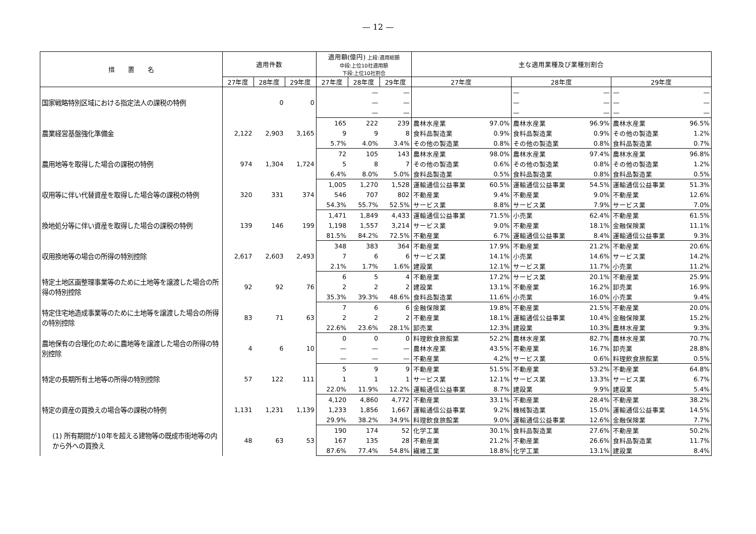— 12 —
| 措 置 名 | 適用件数 | | | 適用額(億円) 上段:適用総額 中段:上位10社適用額 下段:上位10社割合 | | | 主な適用業種及び業種別割合 | | | | | |
| --- | --- | --- | --- | --- | --- | --- | --- | --- | --- | --- | --- | --- |
| | 27年度 | 28年度 | 29年度 | 27年度 | 28年度 | 29年度 | 27年度 | | 28年度 | | 29年度 | |
| 国家戦略特別区域における指定法人の課税の特例 | | 0 | 0 | | — | — | | | — | — | — | — |
| | | | | | — | — | | | — | — | — | — |
| | | | | | — | — | | | — | — | — | — |
| 農業経営基盤強化準備金 | 2,122 | 2,903 | 3,165 | 165 | 222 | 239 | 農林水産業 | 97.0% | 農林水産業 | 96.9% | 農林水産業 | 96.5% |
| | | | | 9 | 9 | 8 | 食料品製造業 | 0.9% | 食料品製造業 | 0.9% | その他の製造業 | 1.2% |
| | | | | 5.7% | 4.0% | 3.4% | その他の製造業 | 0.8% | その他の製造業 | 0.8% | 食料品製造業 | 0.7% |
| 農用地等を取得した場合の課税の特例 | 974 | 1,304 | 1,724 | 72 | 105 | 143 | 農林水産業 | 98.0% | 農林水産業 | 97.4% | 農林水産業 | 96.8% |
| | | | | 5 | 8 | 7 | その他の製造業 | 0.6% | その他の製造業 | 0.8% | その他の製造業 | 1.2% |
| | | | | 6.4% | 8.0% | 5.0% | 食料品製造業 | 0.5% | 食料品製造業 | 0.8% | 食料品製造業 | 0.5% |
| 収用等に伴い代替資産を取得した場合等の課税の特例 | 320 | 331 | 374 | 1,005 | 1,270 | 1,528 | 運輸通信公益事業 | 60.5% | 運輸通信公益事業 | 54.5% | 運輸通信公益事業 | 51.3% |
| | | | | 546 | 707 | 802 | 不動産業 | 9.4% | 不動産業 | 9.0% | 不動産業 | 12.6% |
| | | | | 54.3% | 55.7% | 52.5% | サービス業 | 8.8% | サービス業 | 7.9% | サービス業 | 7.0% |
| 換地処分等に伴い資産を取得した場合の課税の特例 | 139 | 146 | 199 | 1,471 | 1,849 | 4,433 | 運輸通信公益事業 | 71.5% | 小売業 | 62.4% | 不動産業 | 61.5% |
| | | | | 1,198 | 1,557 | 3,214 | サービス業 | 9.0% | 不動産業 | 18.1% | 金融保険業 | 11.1% |
| | | | | 81.5% | 84.2% | 72.5% | 不動産業 | 6.7% | 運輸通信公益事業 | 8.4% | 運輸通信公益事業 | 9.3% |
| 収用換地等の場合の所得の特別控除 | 2,617 | 2,603 | 2,493 | 348 | 383 | 364 | 不動産業 | 17.9% | 不動産業 | 21.2% | 不動産業 | 20.6% |
| | | | | 7 | 6 | 6 | サービス業 | 14.1% | 小売業 | 14.6% | サービス業 | 14.2% |
| | | | | 2.1% | 1.7% | 1.6% | 建設業 | 12.1% | サービス業 | 11.7% | 小売業 | 11.2% |
| 特定土地区画整理事業等のために土地等を譲渡した場合の所得の特別控除 | 92 | 92 | 76 | 6 | 5 | 4 | 不動産業 | 17.2% | サービス業 | 20.1% | 不動産業 | 25.9% |
| | | | | 2 | 2 | 2 | 建設業 | 13.1% | 不動産業 | 16.2% | 卸売業 | 16.9% |
| | | | | 35.3% | 39.3% | 48.6% | 食料品製造業 | 11.6% | 小売業 | 16.0% | 小売業 | 9.4% |
| 特定住宅地造成事業等のために土地等を譲渡した場合の所得の特別控除 | 83 | 71 | 63 | 7 | 6 | 6 | 金融保険業 | 19.8% | 不動産業 | 21.5% | 不動産業 | 20.0% |
| | | | | 2 | 2 | 2 | 不動産業 | 18.1% | 運輸通信公益事業 | 10.4% | 金融保険業 | 15.2% |
| | | | | 22.6% | 23.6% | 28.1% | 卸売業 | 12.3% | 建設業 | 10.3% | 農林水産業 | 9.3% |
| 農地保有の合理化のために農地等を譲渡した場合の所得の特別控除 | 4 | 6 | 10 | 0 | 0 | 0 | 料理飲食旅館業 | 52.2% | 農林水産業 | 82.7% | 農林水産業 | 70.7% |
| | | | | — | — | — | 農林水産業 | 43.5% | 不動産業 | 16.7% | 卸売業 | 28.8% |
| | | | | — | — | — | 不動産業 | 4.2% | サービス業 | 0.6% | 料理飲食旅館業 | 0.5% |
| 特定の長期所有土地等の所得の特別控除 | 57 | 122 | 111 | 5 | 9 | 9 | 不動産業 | 51.5% | 不動産業 | 53.2% | 不動産業 | 64.8% |
| | | | | 1 | 1 | 1 | サービス業 | 12.1% | サービス業 | 13.3% | サービス業 | 6.7% |
| | | | | 22.0% | 11.9% | 12.2% | 運輸通信公益事業 | 8.7% | 建設業 | 9.9% | 建設業 | 5.4% |
| 特定の資産の買換えの場合等の課税の特例 | 1,131 | 1,231 | 1,139 | 4,120 | 4,860 | 4,772 | 不動産業 | 33.1% | 不動産業 | 28.4% | 不動産業 | 38.2% |
| | | | | 1,233 | 1,856 | 1,667 | 運輸通信公益事業 | 9.2% | 機械製造業 | 15.0% | 運輸通信公益事業 | 14.5% |
| | | | | 29.9% | 38.2% | 34.9% | 料理飲食旅館業 | 9.0% | 運輸通信公益事業 | 12.6% | 金融保険業 | 7.7% |
| (1) 所有期間が10年を超える建物等の既成市街地等の内から外への買換え | 48 | 63 | 53 | 190 | 174 | 52 | 化学工業 | 30.1% | 食料品製造業 | 27.6% | 不動産業 | 50.2% |
| | | | | 167 | 135 | 28 | 不動産業 | 21.2% | 不動産業 | 26.6% | 食料品製造業 | 11.7% |
| | | | | 87.6% | 77.4% | 54.8% | 繊維工業 | 18.8% | 化学工業 | 13.1% | 建設業 | 8.4% |